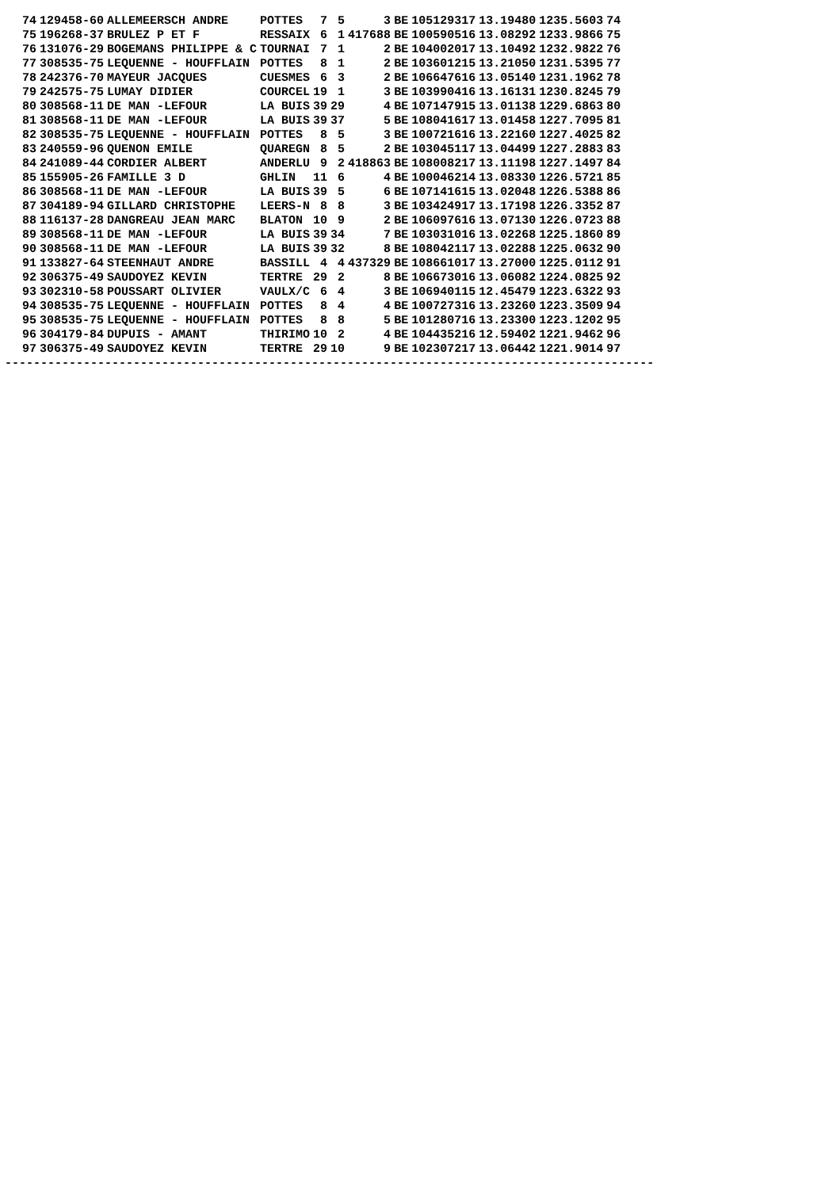| 74 | 129458-60 | ALLEMEERSCH ANDRE | POTTES | 7 | 5 | 3 | BE | 105129317 | 13.19480 | 1235.5603 | 74 |
| 75 | 196268-37 | BRULEZ P ET F | RESSAIX | 6 | 1 | 417688 | BE | 100590516 | 13.08292 | 1233.9866 | 75 |
| 76 | 131076-29 | BOGEMANS PHILIPPE & C | TOURNAI | 7 | 1 | 2 | BE | 104002017 | 13.10492 | 1232.9822 | 76 |
| 77 | 308535-75 | LEQUENNE - HOUFFLAIN | POTTES | 8 | 1 | 2 | BE | 103601215 | 13.21050 | 1231.5395 | 77 |
| 78 | 242376-70 | MAYEUR JACQUES | CUESMES | 6 | 3 | 2 | BE | 106647616 | 13.05140 | 1231.1962 | 78 |
| 79 | 242575-75 | LUMAY DIDIER | COURCEL | 19 | 1 | 3 | BE | 103990416 | 13.16131 | 1230.8245 | 79 |
| 80 | 308568-11 | DE MAN -LEFOUR | LA BUIS | 39 | 29 | 4 | BE | 107147915 | 13.01138 | 1229.6863 | 80 |
| 81 | 308568-11 | DE MAN -LEFOUR | LA BUIS | 39 | 37 | 5 | BE | 108041617 | 13.01458 | 1227.7095 | 81 |
| 82 | 308535-75 | LEQUENNE - HOUFFLAIN | POTTES | 8 | 5 | 3 | BE | 100721616 | 13.22160 | 1227.4025 | 82 |
| 83 | 240559-96 | QUENON EMILE | QUAREGN | 8 | 5 | 2 | BE | 103045117 | 13.04499 | 1227.2883 | 83 |
| 84 | 241089-44 | CORDIER ALBERT | ANDERLU | 9 | 2 | 418863 | BE | 108008217 | 13.11198 | 1227.1497 | 84 |
| 85 | 155905-26 | FAMILLE 3 D | GHLIN | 11 | 6 | 4 | BE | 100046214 | 13.08330 | 1226.5721 | 85 |
| 86 | 308568-11 | DE MAN -LEFOUR | LA BUIS | 39 | 5 | 6 | BE | 107141615 | 13.02048 | 1226.5388 | 86 |
| 87 | 304189-94 | GILLARD CHRISTOPHE | LEERS-N | 8 | 8 | 3 | BE | 103424917 | 13.17198 | 1226.3352 | 87 |
| 88 | 116137-28 | DANGREAU JEAN MARC | BLATON | 10 | 9 | 2 | BE | 106097616 | 13.07130 | 1226.0723 | 88 |
| 89 | 308568-11 | DE MAN -LEFOUR | LA BUIS | 39 | 34 | 7 | BE | 103031016 | 13.02268 | 1225.1860 | 89 |
| 90 | 308568-11 | DE MAN -LEFOUR | LA BUIS | 39 | 32 | 8 | BE | 108042117 | 13.02288 | 1225.0632 | 90 |
| 91 | 133827-64 | STEENHAUT ANDRE | BASSILL | 4 | 4 | 437329 | BE | 108661017 | 13.27000 | 1225.0112 | 91 |
| 92 | 306375-49 | SAUDOYEZ KEVIN | TERTRE | 29 | 2 | 8 | BE | 106673016 | 13.06082 | 1224.0825 | 92 |
| 93 | 302310-58 | POUSSART OLIVIER | VAULX/C | 6 | 4 | 3 | BE | 106940115 | 12.45479 | 1223.6322 | 93 |
| 94 | 308535-75 | LEQUENNE - HOUFFLAIN | POTTES | 8 | 4 | 4 | BE | 100727316 | 13.23260 | 1223.3509 | 94 |
| 95 | 308535-75 | LEQUENNE - HOUFFLAIN | POTTES | 8 | 8 | 5 | BE | 101280716 | 13.23300 | 1223.1202 | 95 |
| 96 | 304179-84 | DUPUIS - AMANT | THIRIMO | 10 | 2 | 4 | BE | 104435216 | 12.59402 | 1221.9462 | 96 |
| 97 | 306375-49 | SAUDOYEZ KEVIN | TERTRE | 29 | 10 | 9 | BE | 102307217 | 13.06442 | 1221.9014 | 97 |
-------------------------------------------------------------------------------------------